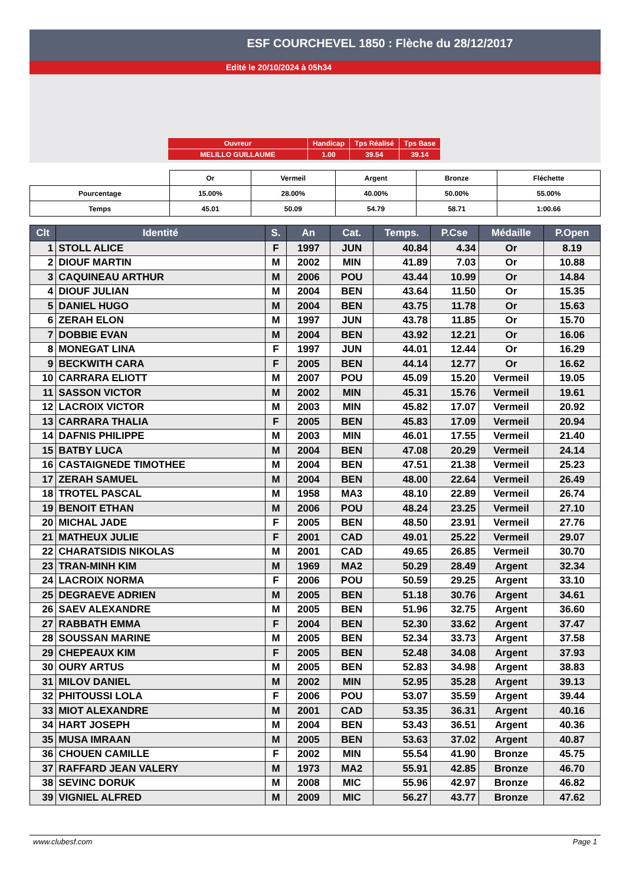ESF COURCHEVEL 1850 : Flèche du 28/12/2017
Edité le 20/10/2024 à 05h34
| Ouvreur | Handicap | Tps Réalisé | Tps Base |
| MELILLO GUILLAUME | 1.00 | 39.54 | 39.14 |
| | Or | Vermeil | Argent | Bronze | Fléchette |
| Pourcentage | 15.00% | 28.00% | 40.00% | 50.00% | 55.00% |
| Temps | 45.01 | 50.09 | 54.79 | 58.71 | 1:00.66 |
| Clt | Identité | S. | An | Cat. | Temps. | P.Cse | Médaille | P.Open |
| --- | --- | --- | --- | --- | --- | --- | --- | --- |
| 1 | STOLL ALICE | F | 1997 | JUN | 40.84 | 4.34 | Or | 8.19 |
| 2 | DIOUF MARTIN | M | 2002 | MIN | 41.89 | 7.03 | Or | 10.88 |
| 3 | CAQUINEAU ARTHUR | M | 2006 | POU | 43.44 | 10.99 | Or | 14.84 |
| 4 | DIOUF JULIAN | M | 2004 | BEN | 43.64 | 11.50 | Or | 15.35 |
| 5 | DANIEL HUGO | M | 2004 | BEN | 43.75 | 11.78 | Or | 15.63 |
| 6 | ZERAH ELON | M | 1997 | JUN | 43.78 | 11.85 | Or | 15.70 |
| 7 | DOBBIE EVAN | M | 2004 | BEN | 43.92 | 12.21 | Or | 16.06 |
| 8 | MONEGAT LINA | F | 1997 | JUN | 44.01 | 12.44 | Or | 16.29 |
| 9 | BECKWITH CARA | F | 2005 | BEN | 44.14 | 12.77 | Or | 16.62 |
| 10 | CARRARA ELIOTT | M | 2007 | POU | 45.09 | 15.20 | Vermeil | 19.05 |
| 11 | SASSON VICTOR | M | 2002 | MIN | 45.31 | 15.76 | Vermeil | 19.61 |
| 12 | LACROIX VICTOR | M | 2003 | MIN | 45.82 | 17.07 | Vermeil | 20.92 |
| 13 | CARRARA THALIA | F | 2005 | BEN | 45.83 | 17.09 | Vermeil | 20.94 |
| 14 | DAFNIS PHILIPPE | M | 2003 | MIN | 46.01 | 17.55 | Vermeil | 21.40 |
| 15 | BATBY LUCA | M | 2004 | BEN | 47.08 | 20.29 | Vermeil | 24.14 |
| 16 | CASTAIGNEDE TIMOTHEE | M | 2004 | BEN | 47.51 | 21.38 | Vermeil | 25.23 |
| 17 | ZERAH SAMUEL | M | 2004 | BEN | 48.00 | 22.64 | Vermeil | 26.49 |
| 18 | TROTEL PASCAL | M | 1958 | MA3 | 48.10 | 22.89 | Vermeil | 26.74 |
| 19 | BENOIT ETHAN | M | 2006 | POU | 48.24 | 23.25 | Vermeil | 27.10 |
| 20 | MICHAL JADE | F | 2005 | BEN | 48.50 | 23.91 | Vermeil | 27.76 |
| 21 | MATHEUX JULIE | F | 2001 | CAD | 49.01 | 25.22 | Vermeil | 29.07 |
| 22 | CHARATSIDIS NIKOLAS | M | 2001 | CAD | 49.65 | 26.85 | Vermeil | 30.70 |
| 23 | TRAN-MINH KIM | M | 1969 | MA2 | 50.29 | 28.49 | Argent | 32.34 |
| 24 | LACROIX NORMA | F | 2006 | POU | 50.59 | 29.25 | Argent | 33.10 |
| 25 | DEGRAEVE ADRIEN | M | 2005 | BEN | 51.18 | 30.76 | Argent | 34.61 |
| 26 | SAEV ALEXANDRE | M | 2005 | BEN | 51.96 | 32.75 | Argent | 36.60 |
| 27 | RABBATH EMMA | F | 2004 | BEN | 52.30 | 33.62 | Argent | 37.47 |
| 28 | SOUSSAN MARINE | M | 2005 | BEN | 52.34 | 33.73 | Argent | 37.58 |
| 29 | CHEPEAUX KIM | F | 2005 | BEN | 52.48 | 34.08 | Argent | 37.93 |
| 30 | OURY ARTUS | M | 2005 | BEN | 52.83 | 34.98 | Argent | 38.83 |
| 31 | MILOV DANIEL | M | 2002 | MIN | 52.95 | 35.28 | Argent | 39.13 |
| 32 | PHITOUSSI LOLA | F | 2006 | POU | 53.07 | 35.59 | Argent | 39.44 |
| 33 | MIOT ALEXANDRE | M | 2001 | CAD | 53.35 | 36.31 | Argent | 40.16 |
| 34 | HART JOSEPH | M | 2004 | BEN | 53.43 | 36.51 | Argent | 40.36 |
| 35 | MUSA IMRAAN | M | 2005 | BEN | 53.63 | 37.02 | Argent | 40.87 |
| 36 | CHOUEN CAMILLE | F | 2002 | MIN | 55.54 | 41.90 | Bronze | 45.75 |
| 37 | RAFFARD JEAN VALERY | M | 1973 | MA2 | 55.91 | 42.85 | Bronze | 46.70 |
| 38 | SEVINC DORUK | M | 2008 | MIC | 55.96 | 42.97 | Bronze | 46.82 |
| 39 | VIGNIEL ALFRED | M | 2009 | MIC | 56.27 | 43.77 | Bronze | 47.62 |
www.clubesf.com Page 1